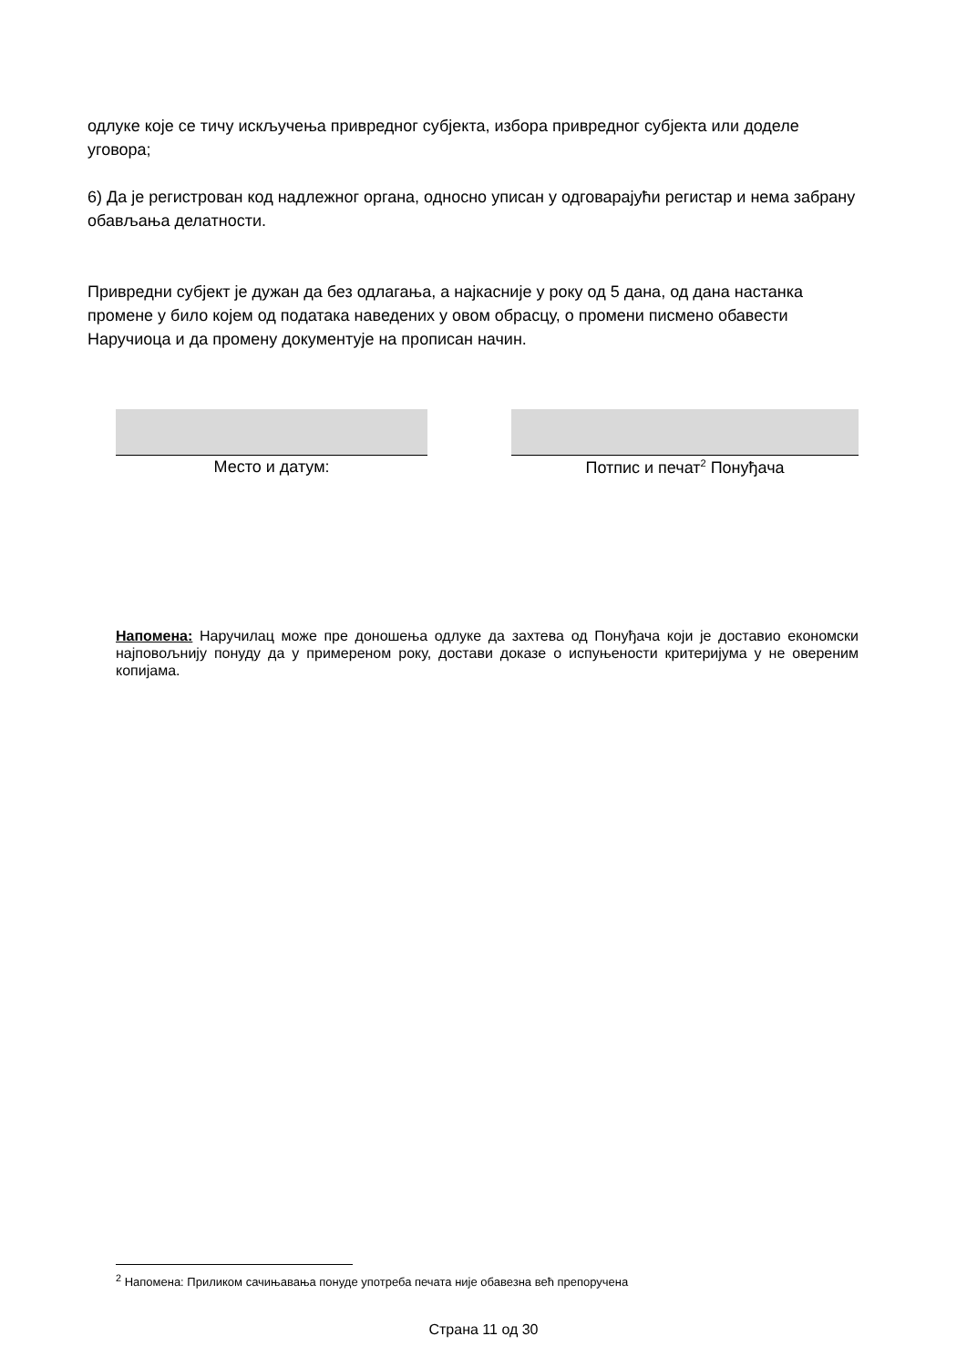одлуке које се тичу искључења привредног субјекта, избора привредног субјекта или доделе уговора;
6) Да је регистрован код надлежног органа, односно уписан у одговарајући регистар и нема забрану обављања делатности.
Привредни субјект је дужан да без одлагања, а најкасније у року од 5 дана, од дана настанка промене у било којем од података наведених у овом обрасцу, о промени писмено обавести Наручиоца и да промену документује на прописан начин.
Место и датум: Потпис и печат<sup>2</sup> Понуђача
Напомена: Наручилац може пре доношења одлуке да захтева од Понуђача који је доставио економски најповољнију понуду да у примереном року, достави доказе о испуњености критеријума у не овереним копијама.
<sup>2</sup> Напомена: Приликом сачињавања понуде употреба печата није обавезна већ препоручена
Страна 11 од 30